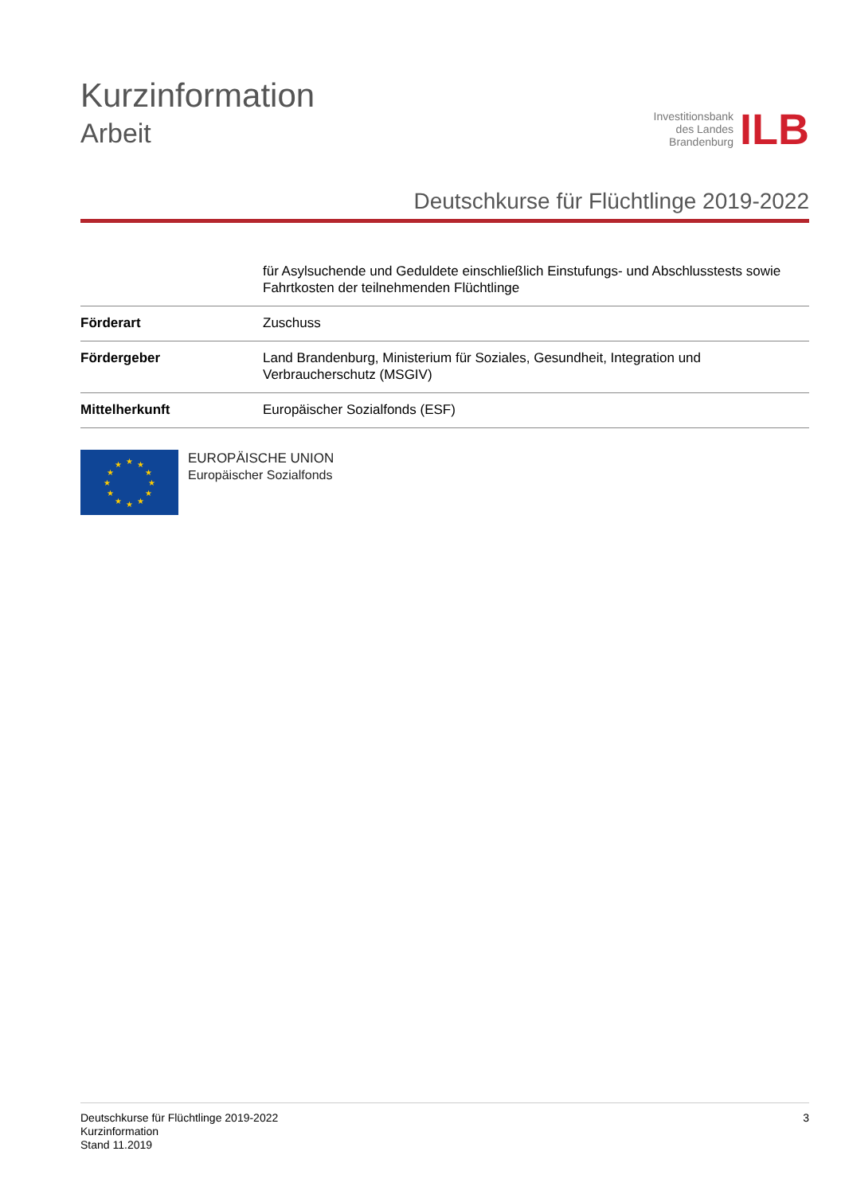Kurzinformation
Arbeit
Investitionsbank
des Landes
Brandenburg
ILB
Deutschkurse für Flüchtlinge 2019-2022
| | für Asylsuchende und Geduldete einschließlich Einstufungs- und Abschlusstests sowie Fahrtkosten der teilnehmenden Flüchtlinge |
| Förderart | Zuschuss |
| Fördergeber | Land Brandenburg, Ministerium für Soziales, Gesundheit, Integration und Verbraucherschutz (MSGIV) |
| Mittelherkunft | Europäischer Sozialfonds (ESF) |
★
★
★
★
★
★
★
★
★
★
★
★
EUROPÄISCHE UNION
Europäischer Sozialfonds
Deutschkurse für Flüchtlinge 2019-2022
Kurzinformation
Stand 11.2019
3